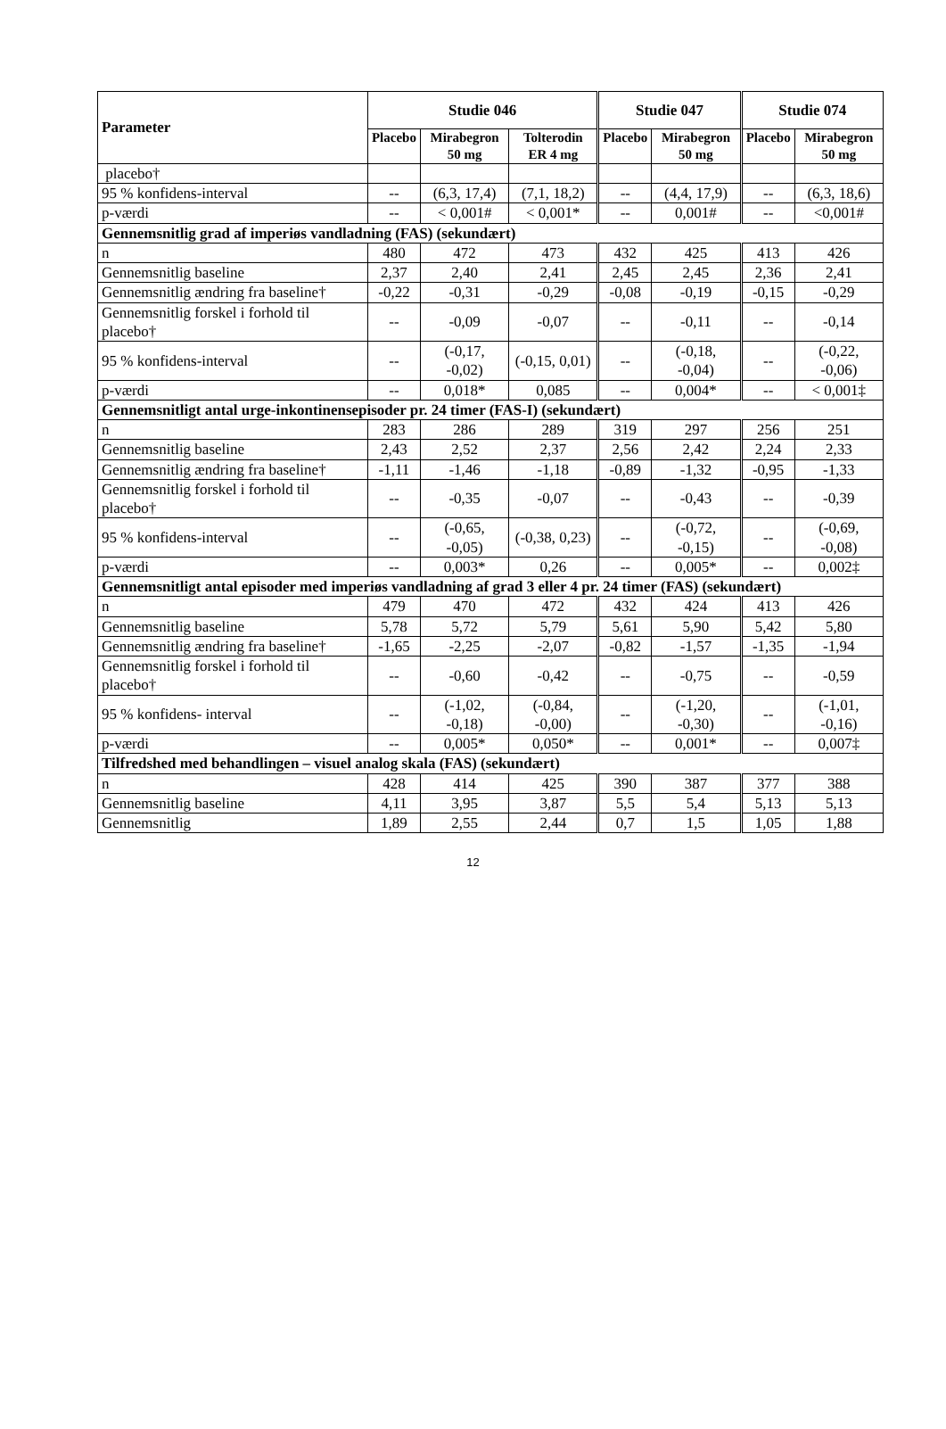| Parameter | Studie 046 | | | Studie 047 | | Studie 074 | |
| --- | --- | --- | --- | --- | --- | --- | --- |
| | Placebo | Mirabegron 50 mg | Tolterodin ER 4 mg | Placebo | Mirabegron 50 mg | Placebo | Mirabegron 50 mg |
| placebo† | | | | | | | |
| 95 % konfidens-interval | -- | (6,3, 17,4) | (7,1, 18,2) | -- | (4,4, 17,9) | -- | (6,3, 18,6) |
| p-værdi | -- | < 0,001# | < 0,001* | -- | 0,001# | -- | <0,001# |
| Gennemsnitlig grad af imperiøs vandladning (FAS) (sekundært) | | | | | | | |
| n | 480 | 472 | 473 | 432 | 425 | 413 | 426 |
| Gennemsnitlig baseline | 2,37 | 2,40 | 2,41 | 2,45 | 2,45 | 2,36 | 2,41 |
| Gennemsnitlig ændring fra baseline† | -0,22 | -0,31 | -0,29 | -0,08 | -0,19 | -0,15 | -0,29 |
| Gennemsnitlig forskel i forhold til placebo† | -- | -0,09 | -0,07 | -- | -0,11 | -- | -0,14 |
| 95 % konfidens-interval | -- | (-0,17, -0,02) | (-0,15, 0,01) | -- | (-0,18, -0,04) | -- | (-0,22, -0,06) |
| p-værdi | -- | 0,018* | 0,085 | -- | 0,004* | -- | < 0,001‡ |
| Gennemsnitligt antal urge-inkontinensepisoder pr. 24 timer (FAS-I) (sekundært) | | | | | | | |
| n | 283 | 286 | 289 | 319 | 297 | 256 | 251 |
| Gennemsnitlig baseline | 2,43 | 2,52 | 2,37 | 2,56 | 2,42 | 2,24 | 2,33 |
| Gennemsnitlig ændring fra baseline† | -1,11 | -1,46 | -1,18 | -0,89 | -1,32 | -0,95 | -1,33 |
| Gennemsnitlig forskel i forhold til placebo† | -- | -0,35 | -0,07 | -- | -0,43 | -- | -0,39 |
| 95 % konfidens-interval | -- | (-0,65, -0,05) | (-0,38, 0,23) | -- | (-0,72, -0,15) | -- | (-0,69, -0,08) |
| p-værdi | -- | 0,003* | 0,26 | -- | 0,005* | -- | 0,002‡ |
| Gennemsnitligt antal episoder med imperiøs vandladning af grad 3 eller 4 pr. 24 timer (FAS) (sekundært) | | | | | | | |
| n | 479 | 470 | 472 | 432 | 424 | 413 | 426 |
| Gennemsnitlig baseline | 5,78 | 5,72 | 5,79 | 5,61 | 5,90 | 5,42 | 5,80 |
| Gennemsnitlig ændring fra baseline† | -1,65 | -2,25 | -2,07 | -0,82 | -1,57 | -1,35 | -1,94 |
| Gennemsnitlig forskel i forhold til placebo† | -- | -0,60 | -0,42 | -- | -0,75 | -- | -0,59 |
| 95 % konfidens- interval | -- | (-1,02, -0,18) | (-0,84, -0,00) | -- | (-1,20, -0,30) | -- | (-1,01, -0,16) |
| p-værdi | -- | 0,005* | 0,050* | -- | 0,001* | -- | 0,007‡ |
| Tilfredshed med behandlingen – visuel analog skala (FAS) (sekundært) | | | | | | | |
| n | 428 | 414 | 425 | 390 | 387 | 377 | 388 |
| Gennemsnitlig baseline | 4,11 | 3,95 | 3,87 | 5,5 | 5,4 | 5,13 | 5,13 |
| Gennemsnitlig | 1,89 | 2,55 | 2,44 | 0,7 | 1,5 | 1,05 | 1,88 |
12